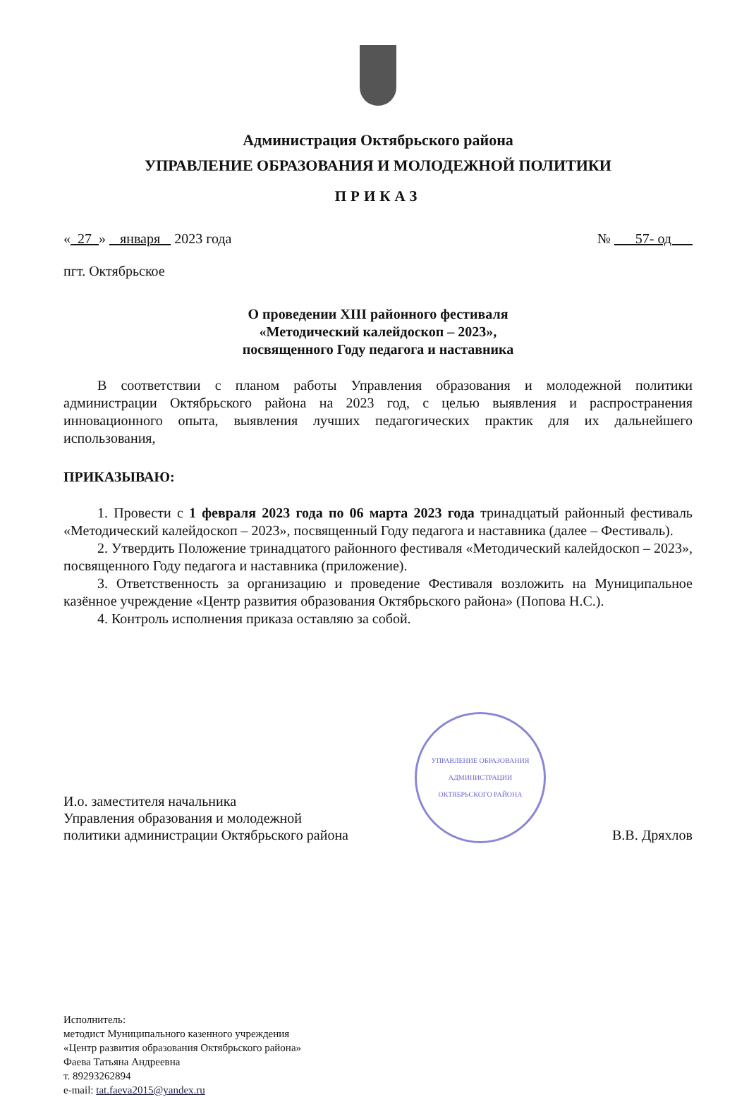Администрация Октябрьского района
УПРАВЛЕНИЕ ОБРАЗОВАНИЯ И МОЛОДЕЖНОЙ ПОЛИТИКИ
ПРИКАЗ
« 27 » января 2023 года № 57- од
пгт. Октябрьское
О проведении XIII районного фестиваля
«Методический калейдоскоп – 2023»,
посвященного Году педагога и наставника
В соответствии с планом работы Управления образования и молодежной политики администрации Октябрьского района на 2023 год, с целью выявления и распространения инновационного опыта, выявления лучших педагогических практик для их дальнейшего использования,
ПРИКАЗЫВАЮ:
1. Провести с 1 февраля 2023 года по 06 марта 2023 года тринадцатый районный фестиваль «Методический калейдоскоп – 2023», посвященный Году педагога и наставника (далее – Фестиваль).
2. Утвердить Положение тринадцатого районного фестиваля «Методический калейдоскоп – 2023», посвященного Году педагога и наставника (приложение).
3. Ответственность за организацию и проведение Фестиваля возложить на Муниципальное казённое учреждение «Центр развития образования Октябрьского района» (Попова Н.С.).
4. Контроль исполнения приказа оставляю за собой.
И.о. заместителя начальника
Управления образования и молодежной
политики администрации Октябрьского района
УПРАВЛЕНИЕ ОБРАЗОВАНИЯ
АДМИНИСТРАЦИИ
ОКТЯБРЬСКОГО РАЙОНА
В.В. Дряхлов
Исполнитель:
методист Муниципального казенного учреждения
«Центр развития образования Октябрьского района»
Фаева Татьяна Андреевна
т. 89293262894
e-mail: tat.faeva2015@yandex.ru